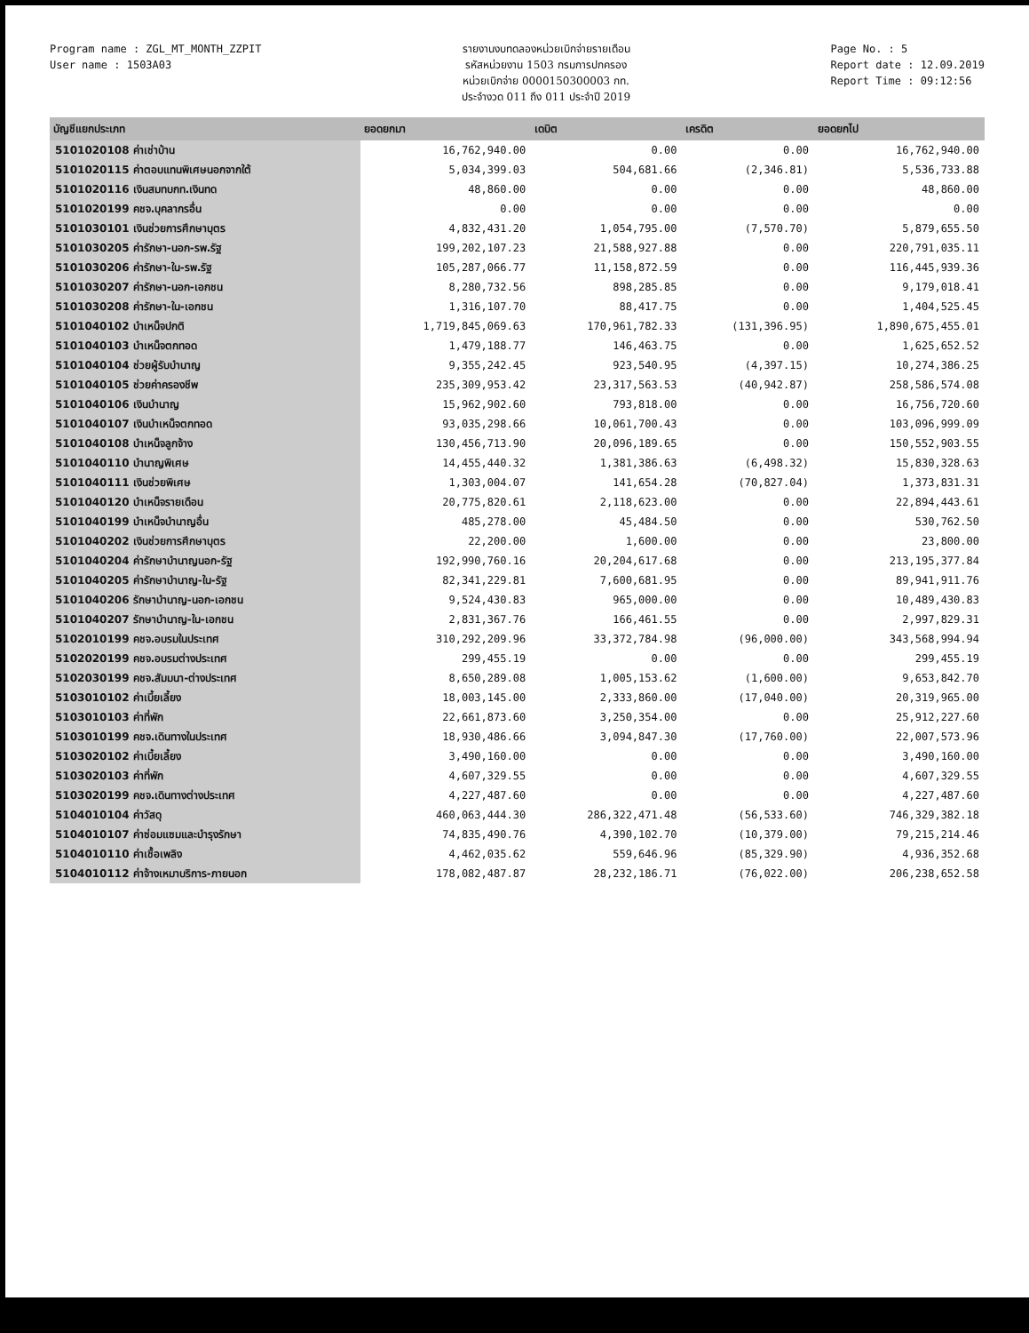Program name : ZGL_MT_MONTH_ZZPIT
User name : 1503A03
รายงานงบทดลองหน่วยเบิกจ่ายรายเดือน
รหัสหน่วยงาน 1503 กรมการปกครอง
หน่วยเบิกจ่าย 0000150300003 กท.
ประจำงวด 011 ถึง 011 ประจำปี 2019
Page No. : 5
Report date : 12.09.2019
Report Time : 09:12:56
| บัญชีแยกประเภท | ยอดยกมา | เดบิต | เครดิต | ยอดยกไป |
| --- | --- | --- | --- | --- |
| 5101020108 ค่าเช่าบ้าน | 16,762,940.00 | 0.00 | 0.00 | 16,762,940.00 |
| 5101020115 ค่าตอบแทนพิเศษนอกจากใต้ | 5,034,399.03 | 504,681.66 | (2,346.81) | 5,536,733.88 |
| 5101020116 เงินสมทบกท.เงินทด | 48,860.00 | 0.00 | 0.00 | 48,860.00 |
| 5101020199 คชจ.บุคลากรอื่น | 0.00 | 0.00 | 0.00 | 0.00 |
| 5101030101 เงินช่วยการศึกษาบุตร | 4,832,431.20 | 1,054,795.00 | (7,570.70) | 5,879,655.50 |
| 5101030205 ค่ารักษา-นอก-รพ.รัฐ | 199,202,107.23 | 21,588,927.88 | 0.00 | 220,791,035.11 |
| 5101030206 ค่ารักษา-ใน-รพ.รัฐ | 105,287,066.77 | 11,158,872.59 | 0.00 | 116,445,939.36 |
| 5101030207 ค่ารักษา-นอก-เอกชน | 8,280,732.56 | 898,285.85 | 0.00 | 9,179,018.41 |
| 5101030208 ค่ารักษา-ใน-เอกชน | 1,316,107.70 | 88,417.75 | 0.00 | 1,404,525.45 |
| 5101040102 บำเหน็จปกติ | 1,719,845,069.63 | 170,961,782.33 | (131,396.95) | 1,890,675,455.01 |
| 5101040103 บำเหน็จตกทอด | 1,479,188.77 | 146,463.75 | 0.00 | 1,625,652.52 |
| 5101040104 ช่วยผู้รับบำนาญ | 9,355,242.45 | 923,540.95 | (4,397.15) | 10,274,386.25 |
| 5101040105 ช่วยค่าครองชีพ | 235,309,953.42 | 23,317,563.53 | (40,942.87) | 258,586,574.08 |
| 5101040106 เงินบำนาญ | 15,962,902.60 | 793,818.00 | 0.00 | 16,756,720.60 |
| 5101040107 เงินบำเหน็จตกทอด | 93,035,298.66 | 10,061,700.43 | 0.00 | 103,096,999.09 |
| 5101040108 บำเหน็จลูกจ้าง | 130,456,713.90 | 20,096,189.65 | 0.00 | 150,552,903.55 |
| 5101040110 บำนาญพิเศษ | 14,455,440.32 | 1,381,386.63 | (6,498.32) | 15,830,328.63 |
| 5101040111 เงินช่วยพิเศษ | 1,303,004.07 | 141,654.28 | (70,827.04) | 1,373,831.31 |
| 5101040120 บำเหน็จรายเดือน | 20,775,820.61 | 2,118,623.00 | 0.00 | 22,894,443.61 |
| 5101040199 บำเหน็จบำนาญอื่น | 485,278.00 | 45,484.50 | 0.00 | 530,762.50 |
| 5101040202 เงินช่วยการศึกษาบุตร | 22,200.00 | 1,600.00 | 0.00 | 23,800.00 |
| 5101040204 ค่ารักษาบำนาญนอก-รัฐ | 192,990,760.16 | 20,204,617.68 | 0.00 | 213,195,377.84 |
| 5101040205 ค่ารักษาบำนาญ-ใน-รัฐ | 82,341,229.81 | 7,600,681.95 | 0.00 | 89,941,911.76 |
| 5101040206 รักษาบำนาญ-นอก-เอกชน | 9,524,430.83 | 965,000.00 | 0.00 | 10,489,430.83 |
| 5101040207 รักษาบำนาญ-ใน-เอกชน | 2,831,367.76 | 166,461.55 | 0.00 | 2,997,829.31 |
| 5102010199 คชจ.อบรมในประเทศ | 310,292,209.96 | 33,372,784.98 | (96,000.00) | 343,568,994.94 |
| 5102020199 คชจ.อบรมต่างประเทศ | 299,455.19 | 0.00 | 0.00 | 299,455.19 |
| 5102030199 คชจ.สัมมนา-ต่างประเทศ | 8,650,289.08 | 1,005,153.62 | (1,600.00) | 9,653,842.70 |
| 5103010102 ค่าเบี้ยเลี้ยง | 18,003,145.00 | 2,333,860.00 | (17,040.00) | 20,319,965.00 |
| 5103010103 ค่าที่พัก | 22,661,873.60 | 3,250,354.00 | 0.00 | 25,912,227.60 |
| 5103010199 คชจ.เดินทางในประเทศ | 18,930,486.66 | 3,094,847.30 | (17,760.00) | 22,007,573.96 |
| 5103020102 ค่าเบี้ยเลี้ยง | 3,490,160.00 | 0.00 | 0.00 | 3,490,160.00 |
| 5103020103 ค่าที่พัก | 4,607,329.55 | 0.00 | 0.00 | 4,607,329.55 |
| 5103020199 คชจ.เดินทางต่างประเทศ | 4,227,487.60 | 0.00 | 0.00 | 4,227,487.60 |
| 5104010104 ค่าวัสดุ | 460,063,444.30 | 286,322,471.48 | (56,533.60) | 746,329,382.18 |
| 5104010107 ค่าซ่อมแซมและบำรุงรักษา | 74,835,490.76 | 4,390,102.70 | (10,379.00) | 79,215,214.46 |
| 5104010110 ค่าเชื้อเพลิง | 4,462,035.62 | 559,646.96 | (85,329.90) | 4,936,352.68 |
| 5104010112 ค่าจ้างเหมาบริการ-ภายนอก | 178,082,487.87 | 28,232,186.71 | (76,022.00) | 206,238,652.58 |